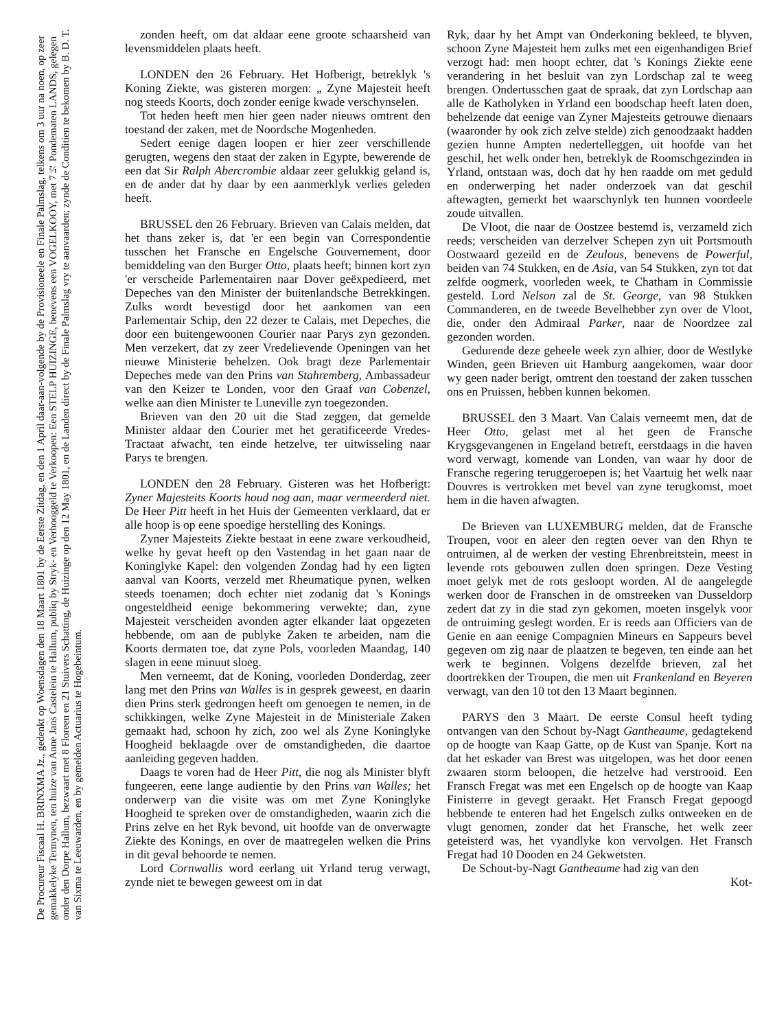De Procureur Fiscaal H. BRINXMA Jz., gedenkt op Woensdagen den 18 Maart 1801 by de Eerste Zitdag, en den 1 April daar-aan-volgende by de Provisioneele en Finale Palmslag, telkens om 3 uur na noen, op zeer gemakkelyke Termynen, ten huize van Anne Jans Castelein te Hallum, publiq by Stryk- en Verhooggeld te Verkoopen: Een STELP HUIZINGE, benevens een VOGELKOOY, met 7½ Pondematen LANDS, gelegen onder den Dorpe Hallum, bezwaart met 8 Floreen en 21 Stuivers Schatting, de Huizinge op den 12 May 1801, en de Landen direct by de Finale Palmslag vry te aanvaarden; zynde de Conditien te bekomen by B. D. T. van Sixma te Leeuwarden, en by gemelden Actuarius te Hogebeintum.
zonden heeft, om dat aldaar eene groote schaarsheid van levensmiddelen plaats heeft.
LONDEN den 26 February. Het Hofberigt, betreklyk 's Koning Ziekte, was gisteren morgen: „ Zyne Majesteit heeft nog steeds Koorts, doch zonder eenige kwade verschynselen.
Tot heden heeft men hier geen nader nieuws omtrent den toestand der zaken, met de Noordsche Mogenheden.
Sedert eenige dagen loopen er hier zeer verschillende gerugten, wegens den staat der zaken in Egypte, bewerende de een dat Sir Ralph Abercrombie aldaar zeer gelukkig geland is, en de ander dat hy daar by een aanmerklyk verlies geleden heeft.
BRUSSEL den 26 February. Brieven van Calais melden, dat het thans zeker is, dat 'er een begin van Correspondentie tusschen het Fransche en Engelsche Gouvernement, door bemiddeling van den Burger Otto, plaats heeft; binnen kort zyn 'er verscheide Parlementairen naar Dover geëxpedieerd, met Depeches van den Minister der buitenlandsche Betrekkingen. Zulks wordt bevestigd door het aankomen van een Parlementair Schip, den 22 dezer te Calais, met Depeches, die door een buitengewoonen Courier naar Parys zyn gezonden. Men verzekert, dat zy zeer Vredelievende Openingen van het nieuwe Ministerie behelzen. Ook bragt deze Parlementair Depeches mede van den Prins van Stahremberg, Ambassadeur van den Keizer te Londen, voor den Graaf van Cobenzel, welke aan dien Minister te Luneville zyn toegezonden.
Brieven van den 20 uit die Stad zeggen, dat gemelde Minister aldaar den Courier met het geratificeerde Vredes-Tractaat afwacht, ten einde hetzelve, ter uitwisseling naar Parys te brengen.
LONDEN den 28 February. Gisteren was het Hofberigt: Zyner Majesteits Koorts houd nog aan, maar vermeerderd niet. De Heer Pitt heeft in het Huis der Gemeenten verklaard, dat er alle hoop is op eene spoedige herstelling des Konings.
Zyner Majesteits Ziekte bestaat in eene zware verkoudheid, welke hy gevat heeft op den Vastendag in het gaan naar de Koninglyke Kapel: den volgenden Zondag had hy een ligten aanval van Koorts, verzeld met Rheumatique pynen, welken steeds toenamen; doch echter niet zodanig dat 's Konings ongesteldheid eenige bekommering verwekte; dan, zyne Majesteit verscheiden avonden agter elkander laat opgezeten hebbende, om aan de publyke Zaken te arbeiden, nam die Koorts dermaten toe, dat zyne Pols, voorleden Maandag, 140 slagen in eene minuut sloeg.
Men verneemt, dat de Koning, voorleden Donderdag, zeer lang met den Prins van Walles is in gesprek geweest, en daarin dien Prins sterk gedrongen heeft om genoegen te nemen, in de schikkingen, welke Zyne Majesteit in de Ministeriale Zaken gemaakt had, schoon hy zich, zoo wel als Zyne Koninglyke Hoogheid beklaagde over de omstandigheden, die daartoe aanleiding gegeven hadden.
Daags te voren had de Heer Pitt, die nog als Minister blyft fungeeren, eene lange audientie by den Prins van Walles; het onderwerp van die visite was om met Zyne Koninglyke Hoogheid te spreken over de omstandigheden, waarin zich die Prins zelve en het Ryk bevond, uit hoofde van de onverwagte Ziekte des Konings, en over de maatregelen welken die Prins in dit geval behoorde te nemen.
Lord Cornwallis word eerlang uit Yrland terug verwagt, zynde niet te bewegen geweest om in dat
Ryk, daar hy het Ampt van Onderkoning bekleed, te blyven, schoon Zyne Majesteit hem zulks met een eigenhandigen Brief verzogt had: men hoopt echter, dat 's Konings Ziekte eene verandering in het besluit van zyn Lordschap zal te weeg brengen. Ondertusschen gaat de spraak, dat zyn Lordschap aan alle de Katholyken in Yrland een boodschap heeft laten doen, behelzende dat eenige van Zyner Majesteits getrouwe dienaars (waaronder hy ook zich zelve stelde) zich genoodzaakt hadden gezien hunne Ampten nedertelleggen, uit hoofde van het geschil, het welk onder hen, betreklyk de Roomschgezinden in Yrland, ontstaan was, doch dat hy hen raadde om met geduld en onderwerping het nader onderzoek van dat geschil aftewagten, gemerkt het waarschynlyk ten hunnen voordeele zoude uitvallen.
De Vloot, die naar de Oostzee bestemd is, verzameld zich reeds; verscheiden van derzelver Schepen zyn uit Portsmouth Oostwaard gezeild en de Zeulous, benevens de Powerful, beiden van 74 Stukken, en de Asia, van 54 Stukken, zyn tot dat zelfde oogmerk, voorleden week, te Chatham in Commissie gesteld. Lord Nelson zal de St. George, van 98 Stukken Commanderen, en de tweede Bevelhebber zyn over de Vloot, die, onder den Admiraal Parker, naar de Noordzee zal gezonden worden.
Gedurende deze geheele week zyn alhier, door de Westlyke Winden, geen Brieven uit Hamburg aangekomen, waar door wy geen nader berigt, omtrent den toestand der zaken tusschen ons en Pruissen, hebben kunnen bekomen.
BRUSSEL den 3 Maart. Van Calais verneemt men, dat de Heer Otto, gelast met al het geen de Fransche Krygsgevangenen in Engeland betreft, eerstdaags in die haven word verwagt, komende van Londen, van waar hy door de Fransche regering teruggeroepen is; het Vaartuig het welk naar Douvres is vertrokken met bevel van zyne terugkomst, moet hem in die haven afwagten.
De Brieven van LUXEMBURG melden, dat de Fransche Troupen, voor en aleer den regten oever van den Rhyn te ontruimen, al de werken der vesting Ehrenbreitstein, meest in levende rots gebouwen zullen doen springen. Deze Vesting moet gelyk met de rots gesloopt worden. Al de aangelegde werken door de Franschen in de omstreeken van Dusseldorp zedert dat zy in die stad zyn gekomen, moeten insgelyk voor de ontruiming geslegt worden. Er is reeds aan Officiers van de Genie en aan eenige Compagnien Mineurs en Sappeurs bevel gegeven om zig naar de plaatzen te begeven, ten einde aan het werk te beginnen. Volgens dezelfde brieven, zal het doortrekken der Troupen, die men uit Frankenland en Beyeren verwagt, van den 10 tot den 13 Maart beginnen.
PARYS den 3 Maart. De eerste Consul heeft tyding ontvangen van den Schout by-Nagt Gantheaume, gedagtekend op de hoogte van Kaap Gatte, op de Kust van Spanje. Kort na dat het eskader van Brest was uitgelopen, was het door eenen zwaaren storm beloopen, die hetzelve had verstrooid. Een Fransch Fregat was met een Engelsch op de hoogte van Kaap Finisterre in gevegt geraakt. Het Fransch Fregat gepoogd hebbende te enteren had het Engelsch zulks ontweeken en de vlugt genomen, zonder dat het Fransche, het welk zeer geteisterd was, het vyandlyke kon vervolgen. Het Fransch Fregat had 10 Dooden en 24 Gekwetsten.
De Schout-by-Nagt Gantheaume had zig van den
Kot-